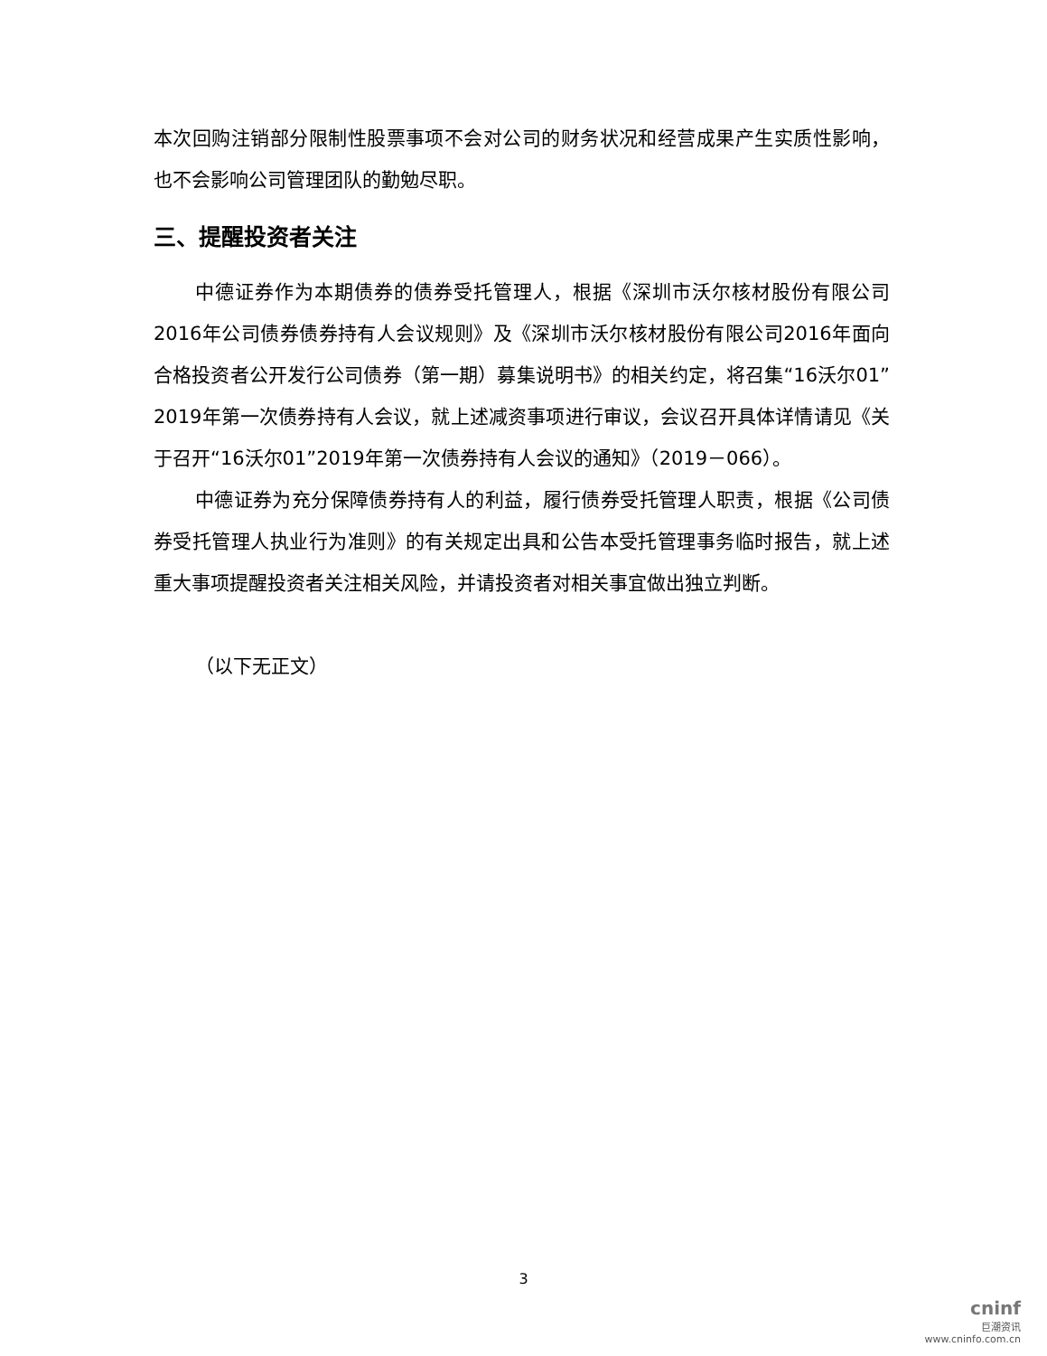本次回购注销部分限制性股票事项不会对公司的财务状况和经营成果产生实质性影响，也不会影响公司管理团队的勤勉尽职。
三、提醒投资者关注
中德证券作为本期债券的债券受托管理人，根据《深圳市沃尔核材股份有限公司2016年公司债券债券持有人会议规则》及《深圳市沃尔核材股份有限公司2016年面向合格投资者公开发行公司债券（第一期）募集说明书》的相关约定，将召集“16沃尔01”2019年第一次债券持有人会议，就上述减资事项进行审议，会议召开具体详情请见《关于召开“16沃尔01”2019年第一次债券持有人会议的通知》（2019－066）。
中德证券为充分保障债券持有人的利益，履行债券受托管理人职责，根据《公司债券受托管理人执业行为准则》的有关规定出具和公告本受托管理事务临时报告，就上述重大事项提醒投资者关注相关风险，并请投资者对相关事宜做出独立判断。
（以下无正文）
3
cninf
巨潮资讯
www.cninfo.com.cn